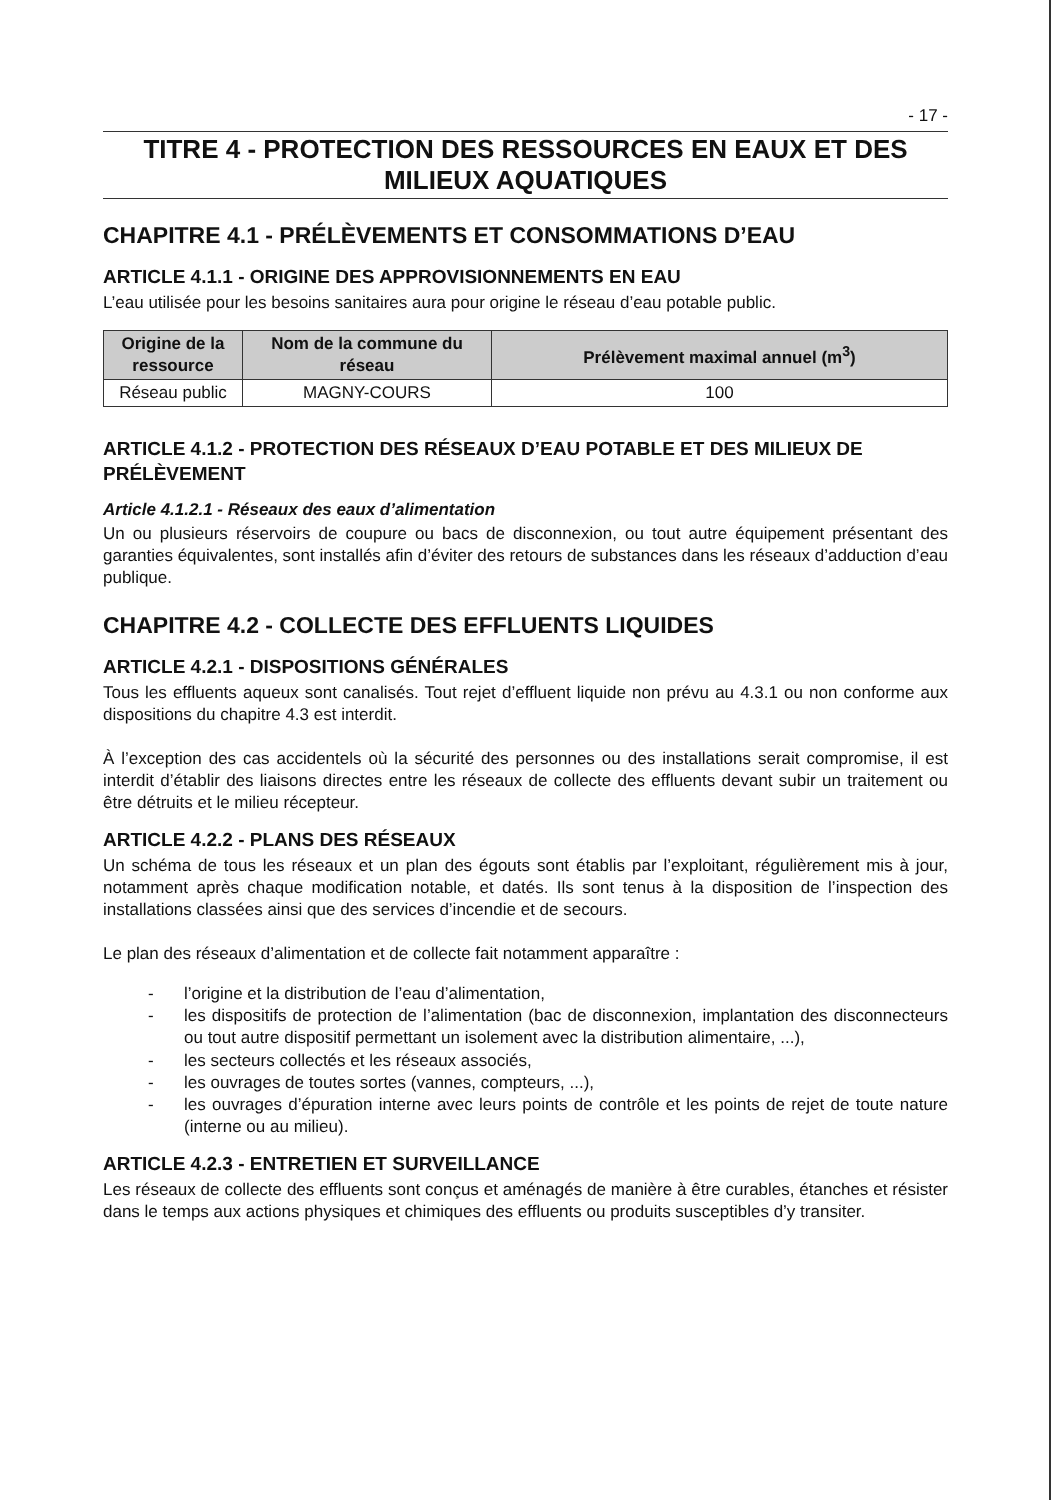- 17 -
TITRE 4 - PROTECTION DES RESSOURCES EN EAUX ET DES
MILIEUX AQUATIQUES
CHAPITRE 4.1 - PRÉLÈVEMENTS ET CONSOMMATIONS D’EAU
ARTICLE 4.1.1 - ORIGINE DES APPROVISIONNEMENTS EN EAU
L’eau utilisée pour les besoins sanitaires aura pour origine le réseau d’eau potable public.
| Origine de la ressource | Nom de la commune du réseau | Prélèvement maximal annuel (m<sup>3</sup>) |
| --- | --- | --- |
| Réseau public | MAGNY-COURS | 100 |
ARTICLE 4.1.2 - PROTECTION DES RÉSEAUX D’EAU POTABLE ET DES MILIEUX DE PRÉLÈVEMENT
Article 4.1.2.1 - Réseaux des eaux d’alimentation
Un ou plusieurs réservoirs de coupure ou bacs de disconnexion, ou tout autre équipement présentant des garanties équivalentes, sont installés afin d’éviter des retours de substances dans les réseaux d’adduction d’eau publique.
CHAPITRE 4.2 - COLLECTE DES EFFLUENTS LIQUIDES
ARTICLE 4.2.1 - DISPOSITIONS GÉNÉRALES
Tous les effluents aqueux sont canalisés. Tout rejet d’effluent liquide non prévu au 4.3.1 ou non conforme aux dispositions du chapitre 4.3 est interdit.
À l’exception des cas accidentels où la sécurité des personnes ou des installations serait compromise, il est interdit d’établir des liaisons directes entre les réseaux de collecte des effluents devant subir un traitement ou être détruits et le milieu récepteur.
ARTICLE 4.2.2 - PLANS DES RÉSEAUX
Un schéma de tous les réseaux et un plan des égouts sont établis par l’exploitant, régulièrement mis à jour, notamment après chaque modification notable, et datés. Ils sont tenus à la disposition de l’inspection des installations classées ainsi que des services d’incendie et de secours.
Le plan des réseaux d’alimentation et de collecte fait notamment apparaître :
- l’origine et la distribution de l’eau d’alimentation,
- les dispositifs de protection de l’alimentation (bac de disconnexion, implantation des disconnecteurs ou tout autre dispositif permettant un isolement avec la distribution alimentaire, ...),
- les secteurs collectés et les réseaux associés,
- les ouvrages de toutes sortes (vannes, compteurs, ...),
- les ouvrages d’épuration interne avec leurs points de contrôle et les points de rejet de toute nature (interne ou au milieu).
ARTICLE 4.2.3 - ENTRETIEN ET SURVEILLANCE
Les réseaux de collecte des effluents sont conçus et aménagés de manière à être curables, étanches et résister dans le temps aux actions physiques et chimiques des effluents ou produits susceptibles d’y transiter.